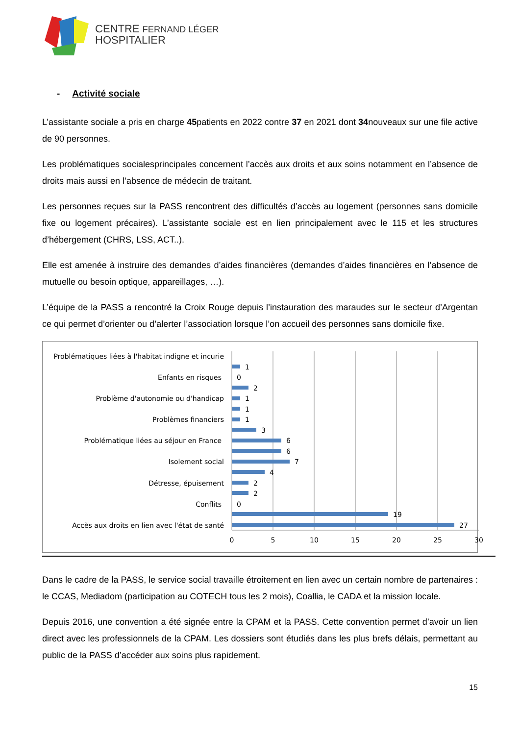CENTRE FERNAND LÉGER
HOSPITALIER
- Activité sociale
L’assistante sociale a pris en charge 45patients en 2022 contre 37 en 2021 dont 34nouveaux sur une file active de 90 personnes.
Les problématiques socialesprincipales concernent l’accès aux droits et aux soins notamment en l’absence de droits mais aussi en l’absence de médecin de traitant.
Les personnes reçues sur la PASS rencontrent des difficultés d’accès au logement (personnes sans domicile fixe ou logement précaires). L’assistante sociale est en lien principalement avec le 115 et les structures d’hébergement (CHRS, LSS, ACT..).
Elle est amenée à instruire des demandes d’aides financières (demandes d’aides financières en l’absence de mutuelle ou besoin optique, appareillages, …).
L’équipe de la PASS a rencontré la Croix Rouge depuis l’instauration des maraudes sur le secteur d’Argentan ce qui permet d’orienter ou d’alerter l’association lorsque l’on accueil des personnes sans domicile fixe.
Problématiques liées à l'habitat indigne et incurie
Enfants en risques
Problème d'autonomie ou d'handicap
Problèmes financiers
Problématique liées au séjour en France
Isolement social
Détresse, épuisement
Conflits
Accès aux droits en lien avec l'état de santé
1
0
2
1
1
1
3
6
6
7
4
2
2
0
19
27
0
5
10
15
20
25
30
Dans le cadre de la PASS, le service social travaille étroitement en lien avec un certain nombre de partenaires : le CCAS, Mediadom (participation au COTECH tous les 2 mois), Coallia, le CADA et la mission locale.
Depuis 2016, une convention a été signée entre la CPAM et la PASS. Cette convention permet d’avoir un lien direct avec les professionnels de la CPAM. Les dossiers sont étudiés dans les plus brefs délais, permettant au public de la PASS d’accéder aux soins plus rapidement.
15